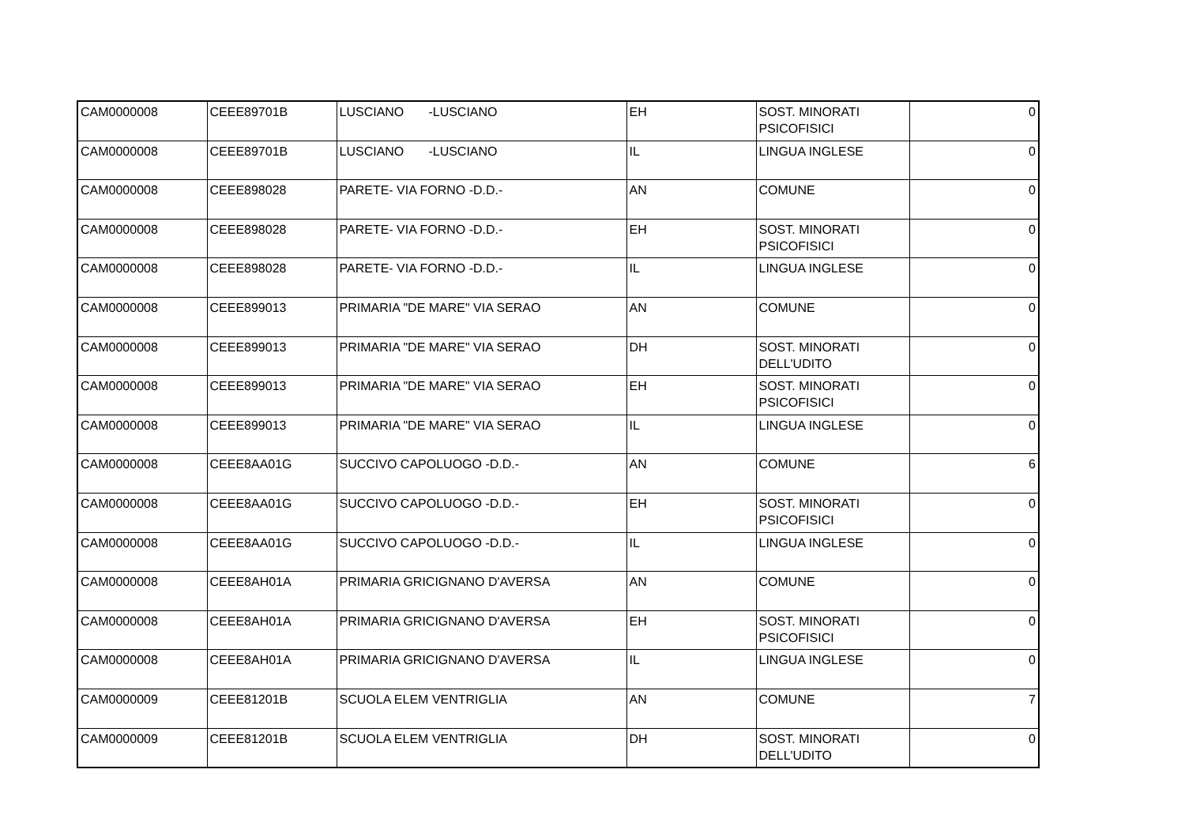| CAM0000008 | CEEE89701B | LUSCIANO -LUSCIANO | EH | SOST. MINORATI PSICOFISICI | 0 |
| CAM0000008 | CEEE89701B | LUSCIANO -LUSCIANO | IL | LINGUA INGLESE | 0 |
| CAM0000008 | CEEE898028 | PARETE- VIA FORNO -D.D.- | AN | COMUNE | 0 |
| CAM0000008 | CEEE898028 | PARETE- VIA FORNO -D.D.- | EH | SOST. MINORATI PSICOFISICI | 0 |
| CAM0000008 | CEEE898028 | PARETE- VIA FORNO -D.D.- | IL | LINGUA INGLESE | 0 |
| CAM0000008 | CEEE899013 | PRIMARIA "DE MARE" VIA SERAO | AN | COMUNE | 0 |
| CAM0000008 | CEEE899013 | PRIMARIA "DE MARE" VIA SERAO | DH | SOST. MINORATI DELL'UDITO | 0 |
| CAM0000008 | CEEE899013 | PRIMARIA "DE MARE" VIA SERAO | EH | SOST. MINORATI PSICOFISICI | 0 |
| CAM0000008 | CEEE899013 | PRIMARIA "DE MARE" VIA SERAO | IL | LINGUA INGLESE | 0 |
| CAM0000008 | CEEE8AA01G | SUCCIVO CAPOLUOGO -D.D.- | AN | COMUNE | 6 |
| CAM0000008 | CEEE8AA01G | SUCCIVO CAPOLUOGO -D.D.- | EH | SOST. MINORATI PSICOFISICI | 0 |
| CAM0000008 | CEEE8AA01G | SUCCIVO CAPOLUOGO -D.D.- | IL | LINGUA INGLESE | 0 |
| CAM0000008 | CEEE8AH01A | PRIMARIA GRICIGNANO D'AVERSA | AN | COMUNE | 0 |
| CAM0000008 | CEEE8AH01A | PRIMARIA GRICIGNANO D'AVERSA | EH | SOST. MINORATI PSICOFISICI | 0 |
| CAM0000008 | CEEE8AH01A | PRIMARIA GRICIGNANO D'AVERSA | IL | LINGUA INGLESE | 0 |
| CAM0000009 | CEEE81201B | SCUOLA ELEM VENTRIGLIA | AN | COMUNE | 7 |
| CAM0000009 | CEEE81201B | SCUOLA ELEM VENTRIGLIA | DH | SOST. MINORATI DELL'UDITO | 0 |